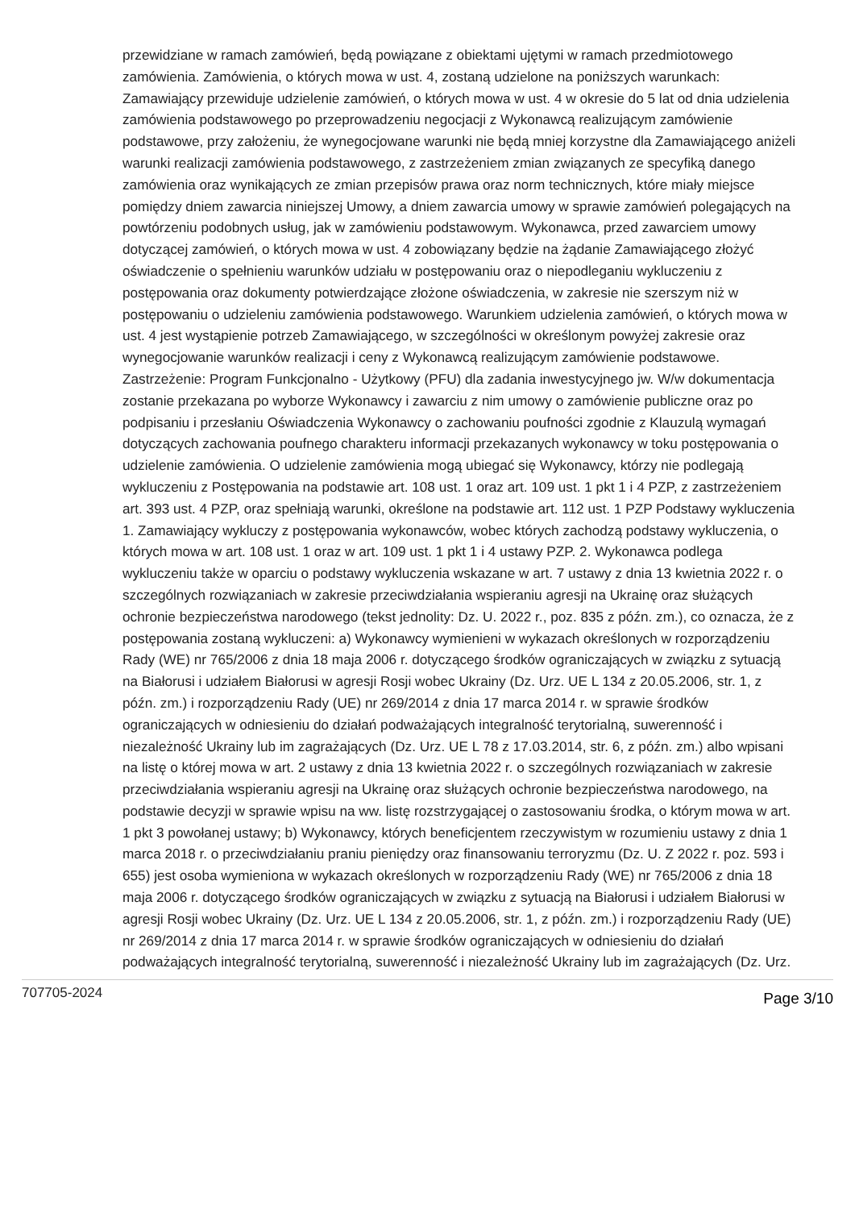przewidziane w ramach zamówień, będą powiązane z obiektami ujętymi w ramach przedmiotowego zamówienia. Zamówienia, o których mowa w ust. 4, zostaną udzielone na poniższych warunkach: Zamawiający przewiduje udzielenie zamówień, o których mowa w ust. 4 w okresie do 5 lat od dnia udzielenia zamówienia podstawowego po przeprowadzeniu negocjacji z Wykonawcą realizującym zamówienie podstawowe, przy założeniu, że wynegocjowane warunki nie będą mniej korzystne dla Zamawiającego aniżeli warunki realizacji zamówienia podstawowego, z zastrzeżeniem zmian związanych ze specyfiką danego zamówienia oraz wynikających ze zmian przepisów prawa oraz norm technicznych, które miały miejsce pomiędzy dniem zawarcia niniejszej Umowy, a dniem zawarcia umowy w sprawie zamówień polegających na powtórzeniu podobnych usług, jak w zamówieniu podstawowym. Wykonawca, przed zawarciem umowy dotyczącej zamówień, o których mowa w ust. 4 zobowiązany będzie na żądanie Zamawiającego złożyć oświadczenie o spełnieniu warunków udziału w postępowaniu oraz o niepodleganiu wykluczeniu z postępowania oraz dokumenty potwierdzające złożone oświadczenia, w zakresie nie szerszym niż w postępowaniu o udzieleniu zamówienia podstawowego. Warunkiem udzielenia zamówień, o których mowa w ust. 4 jest wystąpienie potrzeb Zamawiającego, w szczególności w określonym powyżej zakresie oraz wynegocjowanie warunków realizacji i ceny z Wykonawcą realizującym zamówienie podstawowe. Zastrzeżenie: Program Funkcjonalno - Użytkowy (PFU) dla zadania inwestycyjnego jw. W/w dokumentacja zostanie przekazana po wyborze Wykonawcy i zawarciu z nim umowy o zamówienie publiczne oraz po podpisaniu i przesłaniu Oświadczenia Wykonawcy o zachowaniu poufności zgodnie z Klauzulą wymagań dotyczących zachowania poufnego charakteru informacji przekazanych wykonawcy w toku postępowania o udzielenie zamówienia. O udzielenie zamówienia mogą ubiegać się Wykonawcy, którzy nie podlegają wykluczeniu z Postępowania na podstawie art. 108 ust. 1 oraz art. 109 ust. 1 pkt 1 i 4 PZP, z zastrzeżeniem art. 393 ust. 4 PZP, oraz spełniają warunki, określone na podstawie art. 112 ust. 1 PZP Podstawy wykluczenia 1. Zamawiający wykluczy z postępowania wykonawców, wobec których zachodzą podstawy wykluczenia, o których mowa w art. 108 ust. 1 oraz w art. 109 ust. 1 pkt 1 i 4 ustawy PZP. 2. Wykonawca podlega wykluczeniu także w oparciu o podstawy wykluczenia wskazane w art. 7 ustawy z dnia 13 kwietnia 2022 r. o szczególnych rozwiązaniach w zakresie przeciwdziałania wspieraniu agresji na Ukrainę oraz służących ochronie bezpieczeństwa narodowego (tekst jednolity: Dz. U. 2022 r., poz. 835 z późn. zm.), co oznacza, że z postępowania zostaną wykluczeni: a) Wykonawcy wymienieni w wykazach określonych w rozporządzeniu Rady (WE) nr 765/2006 z dnia 18 maja 2006 r. dotyczącego środków ograniczających w związku z sytuacją na Białorusi i udziałem Białorusi w agresji Rosji wobec Ukrainy (Dz. Urz. UE L 134 z 20.05.2006, str. 1, z późn. zm.) i rozporządzeniu Rady (UE) nr 269/2014 z dnia 17 marca 2014 r. w sprawie środków ograniczających w odniesieniu do działań podważających integralność terytorialną, suwerenność i niezależność Ukrainy lub im zagrażających (Dz. Urz. UE L 78 z 17.03.2014, str. 6, z późn. zm.) albo wpisani na listę o której mowa w art. 2 ustawy z dnia 13 kwietnia 2022 r. o szczególnych rozwiązaniach w zakresie przeciwdziałania wspieraniu agresji na Ukrainę oraz służących ochronie bezpieczeństwa narodowego, na podstawie decyzji w sprawie wpisu na ww. listę rozstrzygającej o zastosowaniu środka, o którym mowa w art. 1 pkt 3 powołanej ustawy; b) Wykonawcy, których beneficjentem rzeczywistym w rozumieniu ustawy z dnia 1 marca 2018 r. o przeciwdziałaniu praniu pieniędzy oraz finansowaniu terroryzmu (Dz. U. Z 2022 r. poz. 593 i 655) jest osoba wymieniona w wykazach określonych w rozporządzeniu Rady (WE) nr 765/2006 z dnia 18 maja 2006 r. dotyczącego środków ograniczających w związku z sytuacją na Białorusi i udziałem Białorusi w agresji Rosji wobec Ukrainy (Dz. Urz. UE L 134 z 20.05.2006, str. 1, z późn. zm.) i rozporządzeniu Rady (UE) nr 269/2014 z dnia 17 marca 2014 r. w sprawie środków ograniczających w odniesieniu do działań podważających integralność terytorialną, suwerenność i niezależność Ukrainy lub im zagrażających (Dz. Urz.
707705-2024 Page 3/10